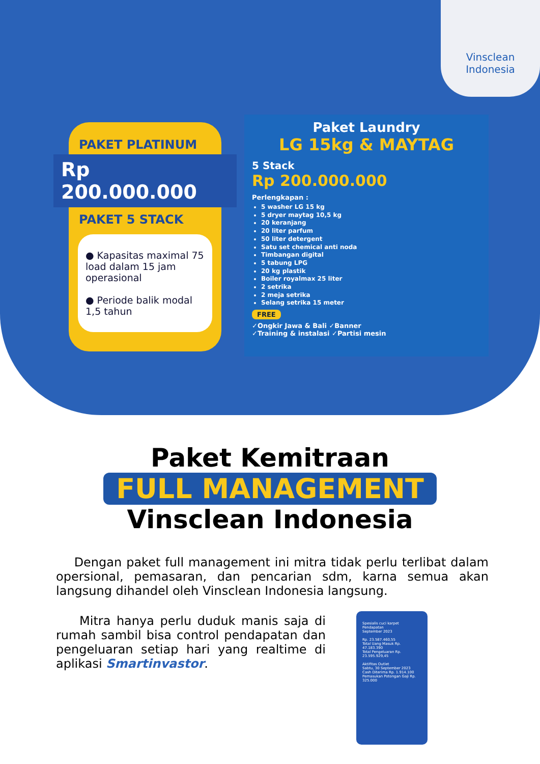Vinsclean
Indonesia
PAKET PLATINUM
Rp 200.000.000
PAKET 5 STACK
● Kapasitas maximal 75 load dalam 15 jam operasional
● Periode balik modal 1,5 tahun
Paket Laundry
LG 15kg & MAYTAG
5 Stack
Rp 200.000.000
Perlengkapan :
5 washer LG 15 kg
5 dryer maytag 10,5 kg
20 keranjang
20 liter parfum
50 liter detergent
Satu set chemical anti noda
Timbangan digital
5 tabung LPG
20 kg plastik
Boiler royalmax 25 liter
2 setrika
2 meja setrika
Selang setrika 15 meter
FREE
✓Ongkir Jawa & Bali ✓Banner
✓Training & instalasi ✓Partisi mesin
Paket Kemitraan
FULL MANAGEMENT
Vinsclean Indonesia
Dengan paket full management ini mitra tidak perlu terlibat dalam opersional, pemasaran, dan pencarian sdm, karna semua akan langsung dihandel oleh Vinsclean Indonesia langsung.
Mitra hanya perlu duduk manis saja di rumah sambil bisa control pendapatan dan pengeluaran setiap hari yang realtime di aplikasi Smartinvastor.
Spesialis cuci karpet
Pendapatan
September 2023
Rp. 23.587.460,55
Total Uang Masuk Rp. 47.183.390
Total Pengeluaran Rp. 23.595.929,45
Aktifitas Outlet
Sabtu, 30 September 2023
Cash Diterima Rp. 1.914.100
Pemasukan Potongan Gaji Rp. 325.000